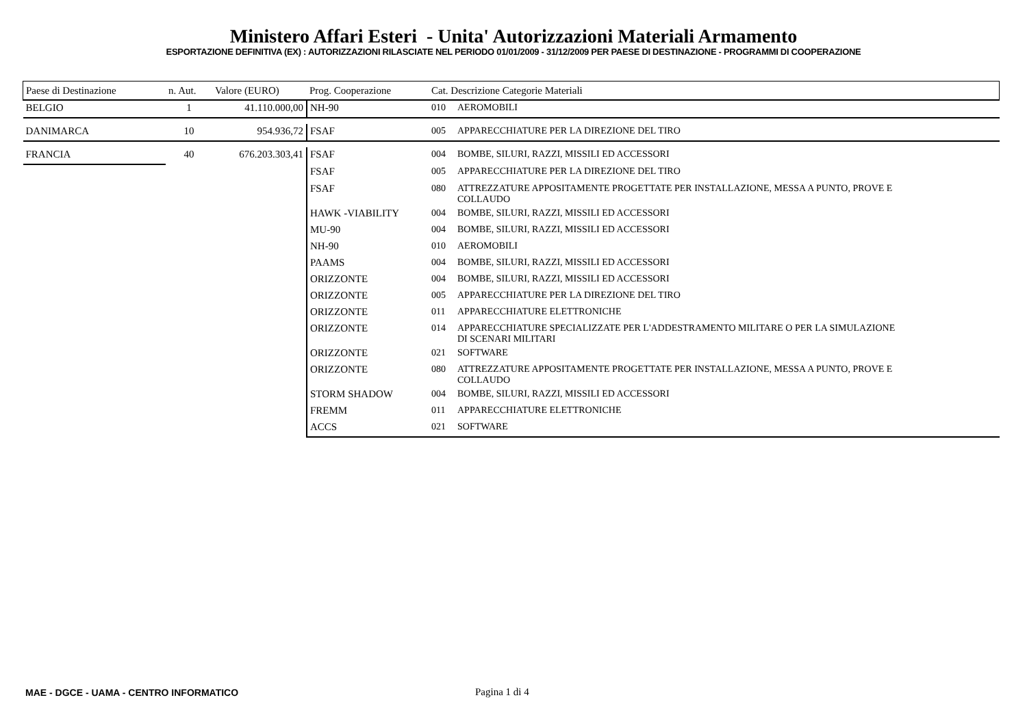Ministero Affari Esteri - Unita' Autorizzazioni Materiali Armamento
ESPORTAZIONE DEFINITIVA (EX) : AUTORIZZAZIONI RILASCIATE NEL PERIODO 01/01/2009 - 31/12/2009 PER PAESE DI DESTINAZIONE - PROGRAMMI DI COOPERAZIONE
| Paese di Destinazione | n. Aut. | Valore (EURO) | Prog. Cooperazione | Cat. Descrizione Categorie Materiali | |
| --- | --- | --- | --- | --- | --- |
| BELGIO | 1 | 41.110.000,00 | NH-90 | 010 | AEROMOBILI |
| DANIMARCA | 10 | 954.936,72 | FSAF | 005 | APPARECCHIATURE PER LA DIREZIONE DEL TIRO |
| FRANCIA | 40 | 676.203.303,41 | FSAF | 004 | BOMBE, SILURI, RAZZI, MISSILI ED ACCESSORI |
| | | | FSAF | 005 | APPARECCHIATURE PER LA DIREZIONE DEL TIRO |
| | | | FSAF | 080 | ATTREZZATURE APPOSITAMENTE PROGETTATE PER INSTALLAZIONE, MESSA A PUNTO, PROVE E COLLAUDO |
| | | | HAWK -VIABILITY | 004 | BOMBE, SILURI, RAZZI, MISSILI ED ACCESSORI |
| | | | MU-90 | 004 | BOMBE, SILURI, RAZZI, MISSILI ED ACCESSORI |
| | | | NH-90 | 010 | AEROMOBILI |
| | | | PAAMS | 004 | BOMBE, SILURI, RAZZI, MISSILI ED ACCESSORI |
| | | | ORIZZONTE | 004 | BOMBE, SILURI, RAZZI, MISSILI ED ACCESSORI |
| | | | ORIZZONTE | 005 | APPARECCHIATURE PER LA DIREZIONE DEL TIRO |
| | | | ORIZZONTE | 011 | APPARECCHIATURE ELETTRONICHE |
| | | | ORIZZONTE | 014 | APPARECCHIATURE SPECIALIZZATE PER L'ADDESTRAMENTO MILITARE O PER LA SIMULAZIONE DI SCENARI MILITARI |
| | | | ORIZZONTE | 021 | SOFTWARE |
| | | | ORIZZONTE | 080 | ATTREZZATURE APPOSITAMENTE PROGETTATE PER INSTALLAZIONE, MESSA A PUNTO, PROVE E COLLAUDO |
| | | | STORM SHADOW | 004 | BOMBE, SILURI, RAZZI, MISSILI ED ACCESSORI |
| | | | FREMM | 011 | APPARECCHIATURE ELETTRONICHE |
| | | | ACCS | 021 | SOFTWARE |
MAE - DGCE - UAMA - CENTRO INFORMATICO
Pagina 1 di 4